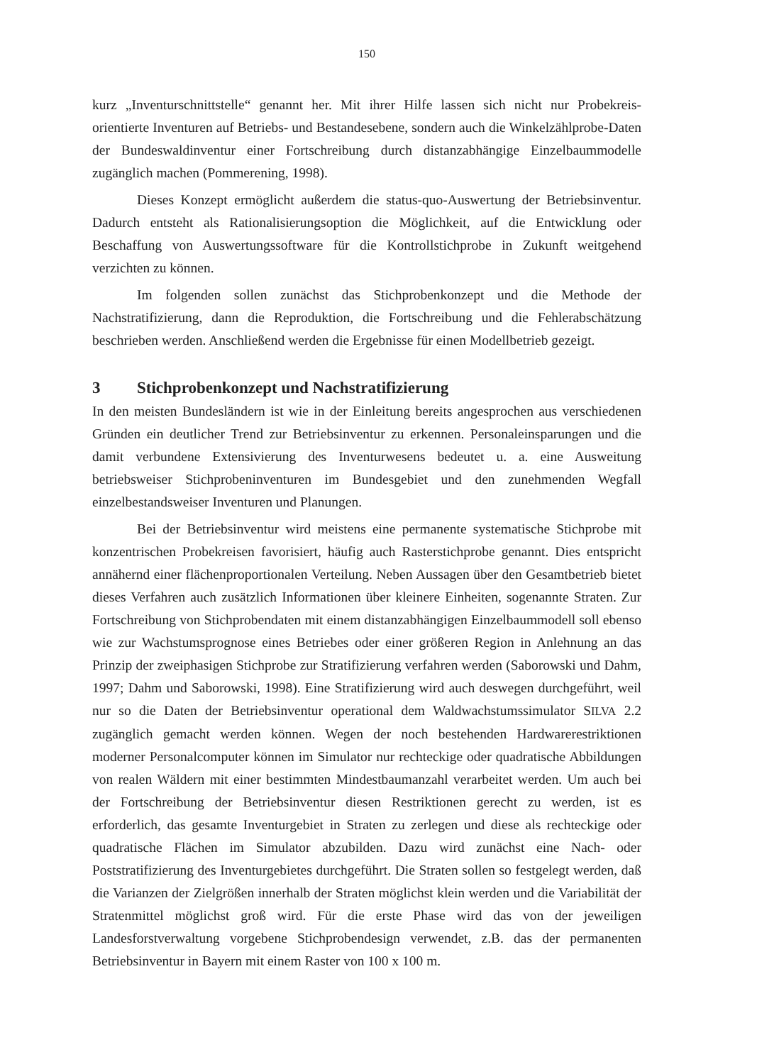150
kurz „Inventurschnittstelle“ genannt her. Mit ihrer Hilfe lassen sich nicht nur Probekreis-orientierte Inventuren auf Betriebs- und Bestandesebene, sondern auch die Winkelzählprobe-Daten der Bundeswaldinventur einer Fortschreibung durch distanzabhängige Einzelbaummodelle zugänglich machen (Pommerening, 1998).
Dieses Konzept ermöglicht außerdem die status-quo-Auswertung der Betriebsinventur. Dadurch entsteht als Rationalisierungsoption die Möglichkeit, auf die Entwicklung oder Beschaffung von Auswertungssoftware für die Kontrollstichprobe in Zukunft weitgehend verzichten zu können.
Im folgenden sollen zunächst das Stichprobenkonzept und die Methode der Nachstratifizierung, dann die Reproduktion, die Fortschreibung und die Fehlerabschätzung beschrieben werden. Anschließend werden die Ergebnisse für einen Modellbetrieb gezeigt.
3 Stichprobenkonzept und Nachstratifizierung
In den meisten Bundesländern ist wie in der Einleitung bereits angesprochen aus verschiedenen Gründen ein deutlicher Trend zur Betriebsinventur zu erkennen. Personaleinsparungen und die damit verbundene Extensivierung des Inventurwesens bedeutet u. a. eine Ausweitung betriebsweiser Stichprobeninventuren im Bundesgebiet und den zunehmenden Wegfall einzelbestandsweiser Inventuren und Planungen.
Bei der Betriebsinventur wird meistens eine permanente systematische Stichprobe mit konzentrischen Probekreisen favorisiert, häufig auch Rasterstichprobe genannt. Dies entspricht annähernd einer flächenproportionalen Verteilung. Neben Aussagen über den Gesamtbetrieb bietet dieses Verfahren auch zusätzlich Informationen über kleinere Einheiten, sogenannte Straten. Zur Fortschreibung von Stichprobendaten mit einem distanzabhängigen Einzelbaummodell soll ebenso wie zur Wachstumsprognose eines Betriebes oder einer größeren Region in Anlehnung an das Prinzip der zweiphasigen Stichprobe zur Stratifizierung verfahren werden (Saborowski und Dahm, 1997; Dahm und Saborowski, 1998). Eine Stratifizierung wird auch deswegen durchgeführt, weil nur so die Daten der Betriebsinventur operational dem Waldwachstumssimulator SILVA 2.2 zugänglich gemacht werden können. Wegen der noch bestehenden Hardwarerestriktionen moderner Personalcomputer können im Simulator nur rechteckige oder quadratische Abbildungen von realen Wäldern mit einer bestimmten Mindestbaumanzahl verarbeitet werden. Um auch bei der Fortschreibung der Betriebsinventur diesen Restriktionen gerecht zu werden, ist es erforderlich, das gesamte Inventurgebiet in Straten zu zerlegen und diese als rechteckige oder quadratische Flächen im Simulator abzubilden. Dazu wird zunächst eine Nach- oder Poststratifizierung des Inventurgebietes durchgeführt. Die Straten sollen so festgelegt werden, daß die Varianzen der Zielgrößen innerhalb der Straten möglichst klein werden und die Variabilität der Stratenmittel möglichst groß wird. Für die erste Phase wird das von der jeweiligen Landesforstverwaltung vorgebene Stichprobendesign verwendet, z.B. das der permanenten Betriebsinventur in Bayern mit einem Raster von 100 x 100 m.